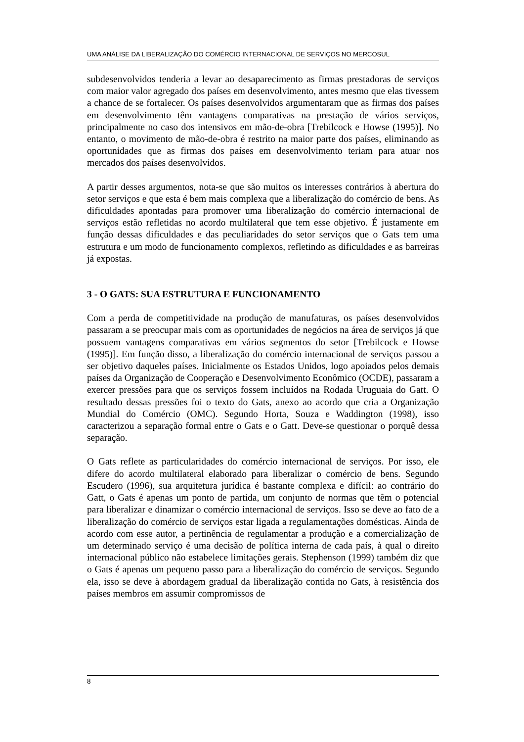UMA ANÁLISE DA LIBERALIZAÇÃO DO COMÉRCIO INTERNACIONAL DE SERVIÇOS NO MERCOSUL
subdesenvolvidos tenderia a levar ao desaparecimento as firmas prestadoras de serviços com maior valor agregado dos países em desenvolvimento, antes mesmo que elas tivessem a chance de se fortalecer. Os países desenvolvidos argumentaram que as firmas dos países em desenvolvimento têm vantagens comparativas na prestação de vários serviços, principalmente no caso dos intensivos em mão-de-obra [Trebilcock e Howse (1995)]. No entanto, o movimento de mão-de-obra é restrito na maior parte dos países, eliminando as oportunidades que as firmas dos países em desenvolvimento teriam para atuar nos mercados dos países desenvolvidos.
A partir desses argumentos, nota-se que são muitos os interesses contrários à abertura do setor serviços e que esta é bem mais complexa que a liberalização do comércio de bens. As dificuldades apontadas para promover uma liberalização do comércio internacional de serviços estão refletidas no acordo multilateral que tem esse objetivo. É justamente em função dessas dificuldades e das peculiaridades do setor serviços que o Gats tem uma estrutura e um modo de funcionamento complexos, refletindo as dificuldades e as barreiras já expostas.
3 - O GATS: SUA ESTRUTURA E FUNCIONAMENTO
Com a perda de competitividade na produção de manufaturas, os países desenvolvidos passaram a se preocupar mais com as oportunidades de negócios na área de serviços já que possuem vantagens comparativas em vários segmentos do setor [Trebilcock e Howse (1995)]. Em função disso, a liberalização do comércio internacional de serviços passou a ser objetivo daqueles países. Inicialmente os Estados Unidos, logo apoiados pelos demais países da Organização de Cooperação e Desenvolvimento Econômico (OCDE), passaram a exercer pressões para que os serviços fossem incluídos na Rodada Uruguaia do Gatt. O resultado dessas pressões foi o texto do Gats, anexo ao acordo que cria a Organização Mundial do Comércio (OMC). Segundo Horta, Souza e Waddington (1998), isso caracterizou a separação formal entre o Gats e o Gatt. Deve-se questionar o porquê dessa separação.
O Gats reflete as particularidades do comércio internacional de serviços. Por isso, ele difere do acordo multilateral elaborado para liberalizar o comércio de bens. Segundo Escudero (1996), sua arquitetura jurídica é bastante complexa e difícil: ao contrário do Gatt, o Gats é apenas um ponto de partida, um conjunto de normas que têm o potencial para liberalizar e dinamizar o comércio internacional de serviços. Isso se deve ao fato de a liberalização do comércio de serviços estar ligada a regulamentações domésticas. Ainda de acordo com esse autor, a pertinência de regulamentar a produção e a comercialização de um determinado serviço é uma decisão de política interna de cada país, à qual o direito internacional público não estabelece limitações gerais. Stephenson (1999) também diz que o Gats é apenas um pequeno passo para a liberalização do comércio de serviços. Segundo ela, isso se deve à abordagem gradual da liberalização contida no Gats, à resistência dos países membros em assumir compromissos de
8